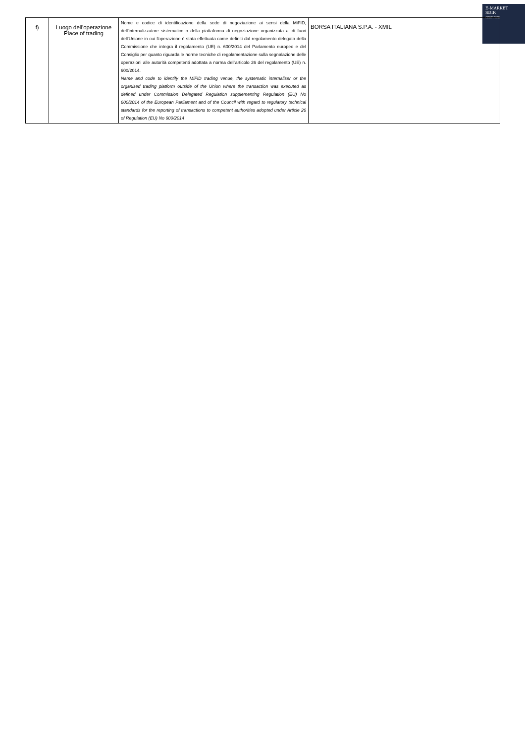E-MARKET
SDIR
CERTIFIED
| f) | Luogo dell'operazione Place of trading | Nome e codice di identificazione della sede di negoziazione ai sensi della MiFID, dell'internalizzatore sistematico o della piattaforma di negoziazione organizzata al di fuori dell'Unione in cui l'operazione è stata effettuata come definiti dal regolamento delegato della Commissione che integra il regolamento (UE) n. 600/2014 del Parlamento europeo e del Consiglio per quanto riguarda le norme tecniche di regolamentazione sulla segnalazione delle operazioni alle autorità competenti adottata a norma dell'articolo 26 del regolamento (UE) n. 600/2014. Name and code to identify the MiFID trading venue, the systematic internaliser or the organised trading platform outside of the Union where the transaction was executed as defined under Commission Delegated Regulation supplementing Regulation (EU) No 600/2014 of the European Parliament and of the Council with regard to regulatory technical standards for the reporting of transactions to competent authorities adopted under Article 26 of Regulation (EU) No 600/2014 | BORSA ITALIANA S.P.A. - XMIL |